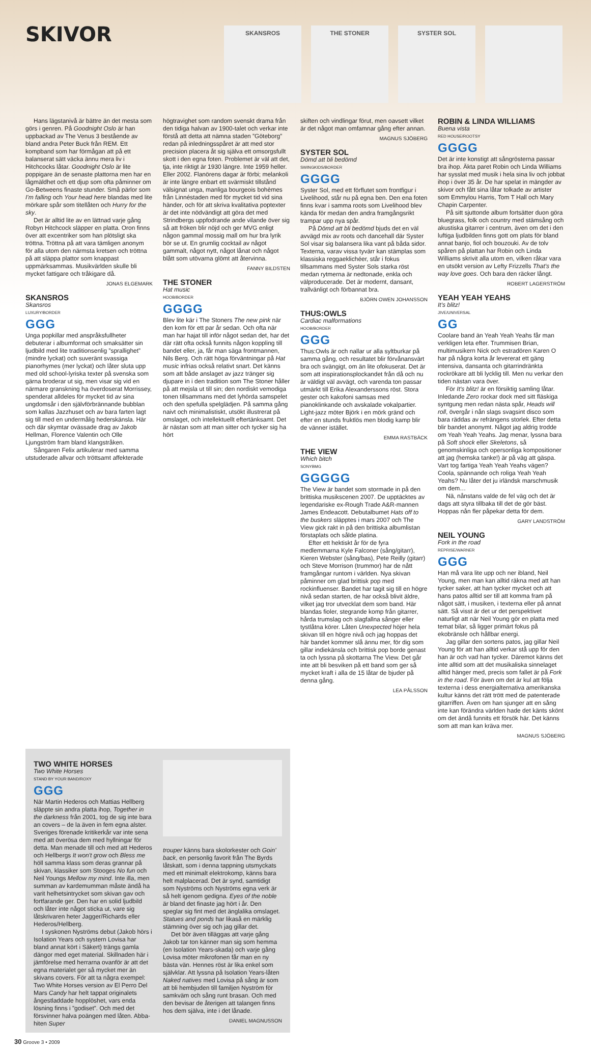SKIVOR
SKANSROS THE STONER SYSTER SOL
Hans lägstanivå är bättre än det mesta som görs i genren. På Goodnight Oslo är han uppbackad av The Venus 3 bestående av bland andra Peter Buck från REM. Ett kompband som har förmågan att på ett balanserat sätt väcka ännu mera liv i Hitchcocks låtar. Goodnight Oslo är lite poppigare än de senaste plattorna men har en lågmäldhet och ett djup som ofta påminner om Go-Betweens finaste stunder. Små pärlor som I'm falling och Your head here blandas med lite mörkare spår som titellåten och Hurry for the sky.
Det är alltid lite av en lättnad varje gång Robyn Hitchcock släpper en platta. Oron finns över att excentriker som han plötsligt ska tröttna. Tröttna på att vara tämligen anonym för alla utom den närmsta kretsen och tröttna på att släppa plattor som knappast uppmärksammas. Musikvärlden skulle bli mycket fattigare och tråkigare då.
JONAS ELGEMARK
SKANSROS
Skansros
LUXURY/BORDER
GGG
Unga popkillar med anspråksfullheter debuterar i albumformat och smaksätter sin ljudbild med lite traditionsenlig ”sprallighet” (mindre lyckat) och suveränt svassiga pianorhymes (mer lyckat) och låter sluta upp med old school-lyriska texter på svenska som gärna broderar ut sig, men visar sig vid en närmare granskning ha överdoserat Morrissey, spenderat alldeles för mycket tid av sina ungdomsår i den självförbrännande bubblan som kallas Jazzhuset och av bara farten lagt sig till med en undermålig hederskänsla. Här och där skymtar ovässade drag av Jakob Hellman, Florence Valentin och Olle Ljungström fram bland klangstråken.
Sångaren Felix artikulerar med samma utstuderade allvar och tröttsamt affekterade
högtravighet som random svenskt drama från den tidiga halvan av 1900-talet och verkar inte förstå att detta att nämna staden ”Göteborg” redan på inledningsspåret är att med stor precision placera åt sig själva ett omsorgsfullt skott i den egna foten. Problemet är väl att det, tja, inte riktigt är 1930 längre. Inte 1959 heller. Eller 2002. Flanörens dagar är förbi; melankoli är inte längre enbart ett svärmiskt tillstånd välsignat unga, manliga bourgeois bohèmes från Linnéstaden med för mycket tid vid sina händer, och för att skriva kvalitativa poptexter är det inte nödvändigt att göra det med Strindbergs uppfodrande ande vilande över sig så att fröken blir nöjd och ger MVG enligt någon gammal mossig mall om hur bra lyrik bör se ut. En grumlig cocktail av något gammalt, något nytt, något lånat och något blått som utövarna glömt att återvinna.
FANNY BILDSTEN
THE STONER
Hat music
HOOB/BORDER
GGGG
Blev lite kär i The Stoners The new pink när den kom för ett par år sedan. Och ofta när man har hajat till inför något sedan det, har det där rätt ofta också funnits någon koppling till bandet eller, ja, får man säga frontmannen, Nils Berg. Och rätt höga förväntningar på Hat music infrias också relativt snart. Det känns som att både anslaget av jazz tränger sig djupare in i den tradition som The Stoner håller på att mejsla ut till sin; den nordiskt vemodiga tonen tillsammans med det lyhörda samspelet och den spefulla spelglädjen. På samma gång naivt och minimalistiskt, utsökt illustrerat på omslaget, och intellektuellt eftertänksamt. Det är nästan som att man sitter och tycker sig ha hört
skiften och vindlingar förut, men oavsett vilket är det något man omfamnar gång efter annan.
MAGNUS SJÖBERG
SYSTER SOL
Dömd att bli bedömd
SWINGKIDS/BORDER
GGGG
Syster Sol, med ett förflutet som frontfigur i Livelihood, står nu på egna ben. Den ena foten finns kvar i samma roots som Livelihood blev kända för medan den andra framgångsrikt trampar upp nya spår.
På Dömd att bli bedömd bjuds det en väl avvägd mix av roots och dancehall där Syster Sol visar sig balansera lika vant på båda sidor. Texterna, varav vissa tyvärr kan stämplas som klassiska reggaeklichéer, står i fokus tillsammans med Syster Sols starka röst medan rytmerna är nedtonade, enkla och välproducerade. Det är modernt, dansant, trallvänligt och förbannat bra.
BJÖRN OWEN JOHANSSON
THUS:OWLS
Cardiac malformations
HOOB/BORDER
GGG
Thus:Owls är och nallar ur alla syltburkar på samma gång, och resultatet blir förvånansvärt bra och svängigt, om än lite ofokuserat. Det är som att inspirationsplockandet från då och nu är väldigt väl avvägt, och varenda ton passar utmärkt till Erika Alexanderssons röst. Stora gester och kakofoni samsas med pianoklinkande och avskalade vokalpartier. Light-jazz möter Björk i en mörk gränd och efter en stunds fruktlös men blodig kamp blir de vänner istället.
EMMA RASTBÄCK
THE VIEW
Which bitch
SONYBMG
GGGGG
The View är bandet som stormade in på den brittiska musikscenen 2007. De upptäcktes av legendariske ex-Rough Trade A&R-mannen James Endeacott. Debutalbumet Hats off to the buskers släpptes i mars 2007 och The View gick rakt in på den brittiska albumlistan förstaplats och sålde platina.
Efter ett hektiskt år för de fyra medlemmarna Kyle Falconer (sång/gitarr), Kieren Webster (sång/bas), Pete Reilly (gitarr) och Steve Morrison (trummor) har de nått framgångar runtom i världen. Nya skivan påminner om glad brittisk pop med rockinfluenser. Bandet har tagit sig till en högre nivå sedan starten, de har också blivit äldre, vilket jag tror utvecklat dem som band. Här blandas fioler, stegrande komp från gitarrer, hårda trumslag och slagfallna sånger eller tystlåtna körer. Låten Unexpected höjer hela skivan till en högre nivå och jag hoppas det här bandet kommer slå ännu mer, för dig som gillar indiekänsla och brittisk pop borde genast ta och lyssna på skottarna The View. Det går inte att bli besviken på ett band som ger så mycket kraft i alla de 15 låtar de bjuder på denna gång.
LEA PÅLSSON
ROBIN & LINDA WILLIAMS
Buena vista
RED HOUSE/ROOTSY
GGGG
Det är inte konstigt att sångrösterna passar bra ihop. Äkta paret Robin och Linda Williams har sysslat med musik i hela sina liv och jobbat ihop i över 35 år. De har spelat in mängder av skivor och fått sina låtar tolkade av artister som Emmylou Harris, Tom T Hall och Mary Chapin Carpenter.
På sitt sjuttonde album fortsätter duon göra bluegrass, folk och country med stämsång och akustiska gitarrer i centrum, även om det i den luftiga ljudbilden finns gott om plats för bland annat banjo, fiol och bouzouki. Av de tolv spåren på plattan har Robin och Linda Williams skrivit alla utom en, vilken råkar vara en utsökt version av Lefty Frizzells That's the way love goes. Och bara den räcker långt.
ROBERT LAGERSTRÖM
YEAH YEAH YEAHS
It's blitz!
JIVE/UNIVERSAL
GG
Coolare band än Yeah Yeah Yeahs får man verkligen leta efter. Trummisen Brian, multimusikern Nick och estradören Karen O har på några korta år levererat ett gäng intensiva, dansanta och gitarrindränkta rockrökare att bli lycklig till. Men nu verkar den tiden nästan vara över.
För It's blitz! är en försiktig samling låtar. Inledande Zero rockar dock med sitt fläskiga syntgung men redan nästa spår, Heads will roll, övergår i nån slags svagsint disco som bara räddas av refrängens storlek. Efter detta blir bandet anonymt. Något jag aldrig trodde om Yeah Yeah Yeahs. Jag menar, lyssna bara på Soft shock eller Skeletons, så genomskinliga och opersonliga kompositioner att jag (hemska tanke!) är på väg att gäspa. Vart tog fartiga Yeah Yeah Yeahs vägen? Coola, spännande och roliga Yeah Yeah Yeahs? Nu låter det ju irländsk marschmusik om dem…
Nä, nånstans valde de fel väg och det är dags att styra tillbaka till det de gör bäst. Hoppas nån fler påpekar detta för dem.
GARY LANDSTRÖM
NEIL YOUNG
Fork in the road
REPRISE/WARNER
GGG
Han må vara lite upp och ner ibland, Neil Young, men man kan alltid räkna med att han tycker saker, att han tycker mycket och att hans patos alltid ser till att komma fram på något sätt, i musiken, i texterna eller på annat sätt. Så visst är det ur det perspektivet naturligt att när Neil Young gör en platta med temat bilar, så ligger primärt fokus på ekobränsle och hållbar energi.
Jag gillar den sortens patos, jag gillar Neil Young för att han alltid verkar stå upp för den han är och vad han tycker. Däremot känns det inte alltid som att det musikaliska sinnelaget alltid hänger med, precis som fallet är på Fork in the road. För även om det är kul att följa texterna i dess energialternativa amerikanska kultur känns det rätt trött med de patenterade gitarriffen. Även om han sjunger att en sång inte kan förändra världen hade det känts skönt om det ändå funnits ett försök här. Det känns som att man kan kräva mer.
MAGNUS SJÖBERG
TWO WHITE HORSES
Two White Horses
STAND BY YOUR BAND/ROXY
GGG
När Martin Hederos och Mattias Hellberg släppte sin andra platta ihop, Together in the darkness från 2001, tog de sig inte bara an covers – de la även in fem egna alster. Sveriges förenade kritikerkår var inte sena med att överösa dem med hyllningar för detta. Man menade till och med att Hederos och Hellbergs It won't grow och Bless me höll samma klass som deras grannar på skivan, klassiker som Stooges No fun och Neil Youngs Mellow my mind. Inte illa, men summan av kardemumman måste ändå ha varit helhetsintrycket som skivan gav och fortfarande ger. Den har en solid ljudbild och låter inte något sticka ut, vare sig låtskrivaren heter Jagger/Richards eller Hederos/Hellberg.
I syskonen Nyströms debut (Jakob hörs i Isolation Years och systern Lovisa har bland annat kört i Säkert) trängs gamla dängor med eget material. Skillnaden här i jämförelse med herrarna ovanför är att det egna materialet ger så mycket mer än skivans covers. För att ta några exempel: Two White Horses version av El Perro Del Mars Candy har helt tappat originalets ångestladdade hopplöshet, vars enda lösning finns i ”godiset”. Och med det försvinner halva poängen med låten. Abba-hiten Super
trouper känns bara skolorkester och Goin' back, en personlig favorit från The Byrds låtskatt, som i denna tappning utsmyckats med ett minimalt elektrokomp, känns bara helt malplacerad. Det är synd, samtidigt som Nyströms och Nyströms egna verk är så helt igenom gedigna. Eyes of the noble är bland det finaste jag hört i år. Den speglar sig fint med det änglalika omslaget. Statues and ponds har likaså en märklig stämning över sig och jag gillar det.
Det bör även tilläggas att varje gång Jakob tar ton känner man sig som hemma (en Isolation Years-skada) och varje gång Lovisa möter mikrofonen får man en ny bästa vän. Hennes röst är lika enkel som självklar. Att lyssna på Isolation Years-låten Naked natives med Lovisa på sång är som att bli hembjuden till familjen Nyström för samkväm och sång runt brasan. Och med den bevisar de återigen att talangen finns hos dem själva, inte i det lånade.
DANIEL MAGNUSSON
30 Groove 3 • 2009